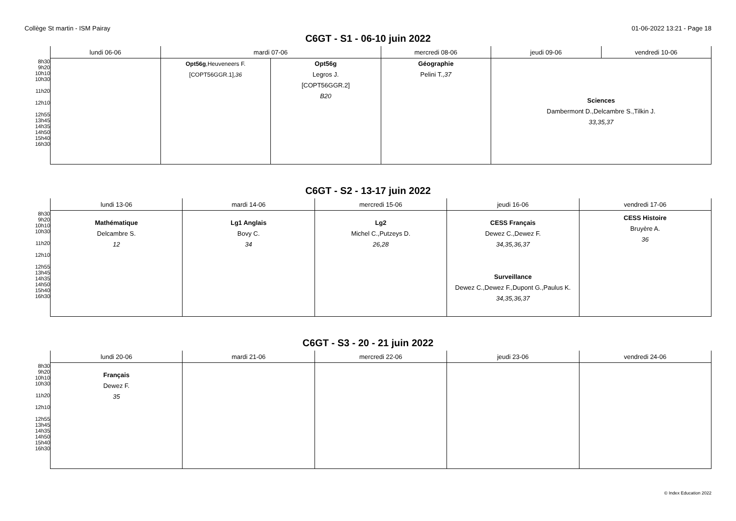Collège St martin - ISM Pairay 01-06-2022 13:21 - Page 18
C6GT - S1 - 06-10 juin 2022
| | lundi 06-06 | mardi 07-06 | | mercredi 08-06 | jeudi 09-06 | vendredi 10-06 |
| --- | --- | --- | --- | --- | --- | --- |
| 8h30 9h20 10h10 10h30 11h20 12h10 12h55 13h45 14h35 14h50 15h40 16h30 | | Opt56g ,Heuveneers F. [COPT56GGR.1], 36 | Opt56g Legros J. [COPT56GGR.2] B20 | Géographie Pelini T., 37 | Sciences Dambermont D.,Delcambre S.,Tilkin J. 33,35,37 | |
C6GT - S2 - 13-17 juin 2022
| | lundi 13-06 | mardi 14-06 | mercredi 15-06 | jeudi 16-06 | vendredi 17-06 |
| --- | --- | --- | --- | --- | --- |
| 8h30 9h20 10h10 10h30 11h20 12h10 12h55 13h45 14h35 14h50 15h40 16h30 | Mathématique Delcambre S. 12 | Lg1 Anglais Bovy C. 34 | Lg2 Michel C.,Putzeys D. 26,28 | CESS Français Dewez C.,Dewez F. 34,35,36,37 Surveillance Dewez C.,Dewez F.,Dupont G.,Paulus K. 34,35,36,37 | CESS Histoire Bruyère A. 36 |
C6GT - S3 - 20 - 21 juin 2022
| | lundi 20-06 | mardi 21-06 | mercredi 22-06 | jeudi 23-06 | vendredi 24-06 |
| --- | --- | --- | --- | --- | --- |
| 8h30 9h20 10h10 10h30 11h20 12h10 12h55 13h45 14h35 14h50 15h40 16h30 | Français Dewez F. 35 | | | | |
© Index Education 2022